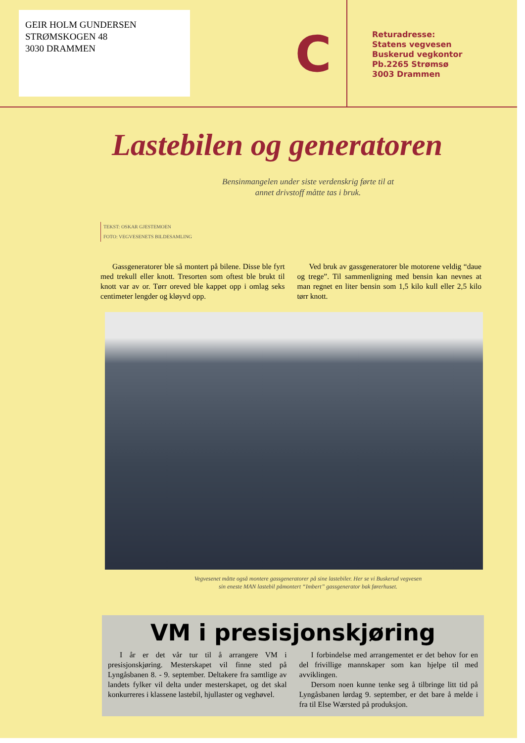GEIR HOLM GUNDERSEN
STRØMSKOGEN 48
3030 DRAMMEN
C
Returadresse:
Statens vegvesen
Buskerud vegkontor
Pb.2265 Strømsø
3003 Drammen
Lastebilen og generatoren
Bensinmangelen under siste verdenskrig førte til at
annet drivstoff måtte tas i bruk.
TEKST: OSKAR GJESTEMOEN
FOTO: VEGVESENETS BILDESAMLING
Gassgeneratorer ble så montert på bilene. Disse ble fyrt med trekull eller knott. Tresorten som oftest ble brukt til knott var av or. Tørr oreved ble kappet opp i omlag seks centimeter lengder og kløyvd opp.
Ved bruk av gassgeneratorer ble motorene veldig “daue og trege”. Til sammenligning med bensin kan nevnes at man regnet en liter bensin som 1,5 kilo kull eller 2,5 kilo tørr knott.
Vegvesenet måtte også montere gassgeneratorer på sine lastebiler. Her se vi Buskerud vegvesen
sin eneste MAN lastebil påmontert “Imbert” gassgenerator bak førerhuset.
VM i presisjonskjøring
I år er det vår tur til å arrangere VM i presisjonskjøring. Mesterskapet vil finne sted på Lyngåsbanen 8. - 9. september. Deltakere fra samtlige av landets fylker vil delta under mesterskapet, og det skal konkurreres i klassene lastebil, hjullaster og veghøvel.
I forbindelse med arrangementet er det behov for en del frivillige mannskaper som kan hjelpe til med avviklingen.
Dersom noen kunne tenke seg å tilbringe litt tid på Lyngåsbanen lørdag 9. september, er det bare å melde i fra til Else Wærsted på produksjon.